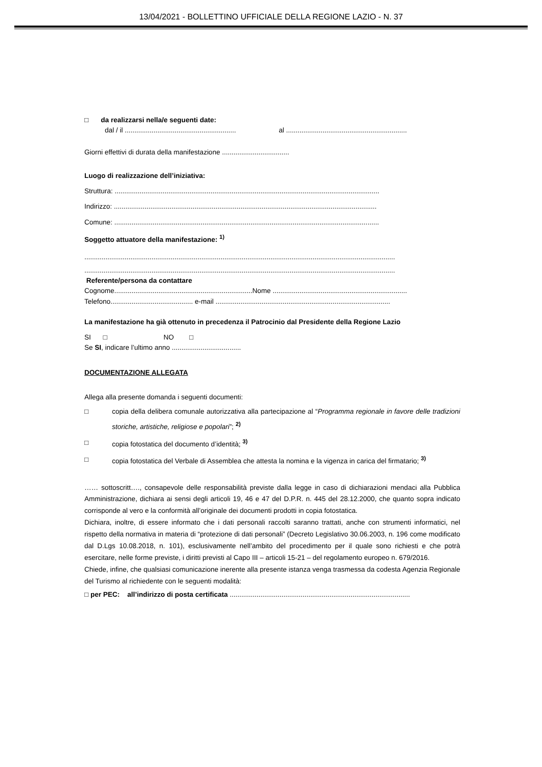13/04/2021 - BOLLETTINO UFFICIALE DELLA REGIONE LAZIO - N. 37
□ da realizzarsi nella/e seguenti date:
dal / il .......................................................... al ...............................................................
Giorni effettivi di durata della manifestazione ...................................
Luogo di realizzazione dell’iniziativa:
Struttura: ..........................................................................................................................................
Indirizzo: .........................................................................................................................................
Comune: ..........................................................................................................................................
Soggetto attuatore della manifestazione: <sup>1)</sup>
..................................................................................................................................................................
..................................................................................................................................................................
Referente/persona da contattare
Cognome........................................................................Nome ......................................................................
Telefono........................................... e-mail ...........................................................................................
La manifestazione ha già ottenuto in precedenza il Patrocinio dal Presidente della Regione Lazio
SI □ NO □
Se SI, indicare l’ultimo anno ....................................
DOCUMENTAZIONE ALLEGATA
Allega alla presente domanda i seguenti documenti:
□ copia della delibera comunale autorizzativa alla partecipazione al “Programma regionale in favore delle tradizioni storiche, artistiche, religiose e popolari”; <sup>2)</sup>
□ copia fotostatica del documento d’identità; <sup>3)</sup>
□ copia fotostatica del Verbale di Assemblea che attesta la nomina e la vigenza in carica del firmatario; <sup>3)</sup>
…… sottoscritt…., consapevole delle responsabilità previste dalla legge in caso di dichiarazioni mendaci alla Pubblica Amministrazione, dichiara ai sensi degli articoli 19, 46 e 47 del D.P.R. n. 445 del 28.12.2000, che quanto sopra indicato corrisponde al vero e la conformità all’originale dei documenti prodotti in copia fotostatica.
Dichiara, inoltre, di essere informato che i dati personali raccolti saranno trattati, anche con strumenti informatici, nel rispetto della normativa in materia di “protezione di dati personali” (Decreto Legislativo 30.06.2003, n. 196 come modificato dal D.Lgs 10.08.2018, n. 101), esclusivamente nell’ambito del procedimento per il quale sono richiesti e che potrà esercitare, nelle forme previste, i diritti previsti al Capo III – articoli 15-21 – del regolamento europeo n. 679/2016.
Chiede, infine, che qualsiasi comunicazione inerente alla presente istanza venga trasmessa da codesta Agenzia Regionale del Turismo al richiedente con le seguenti modalità:
□ per PEC: all’indirizzo di posta certificata ..............................................................................................